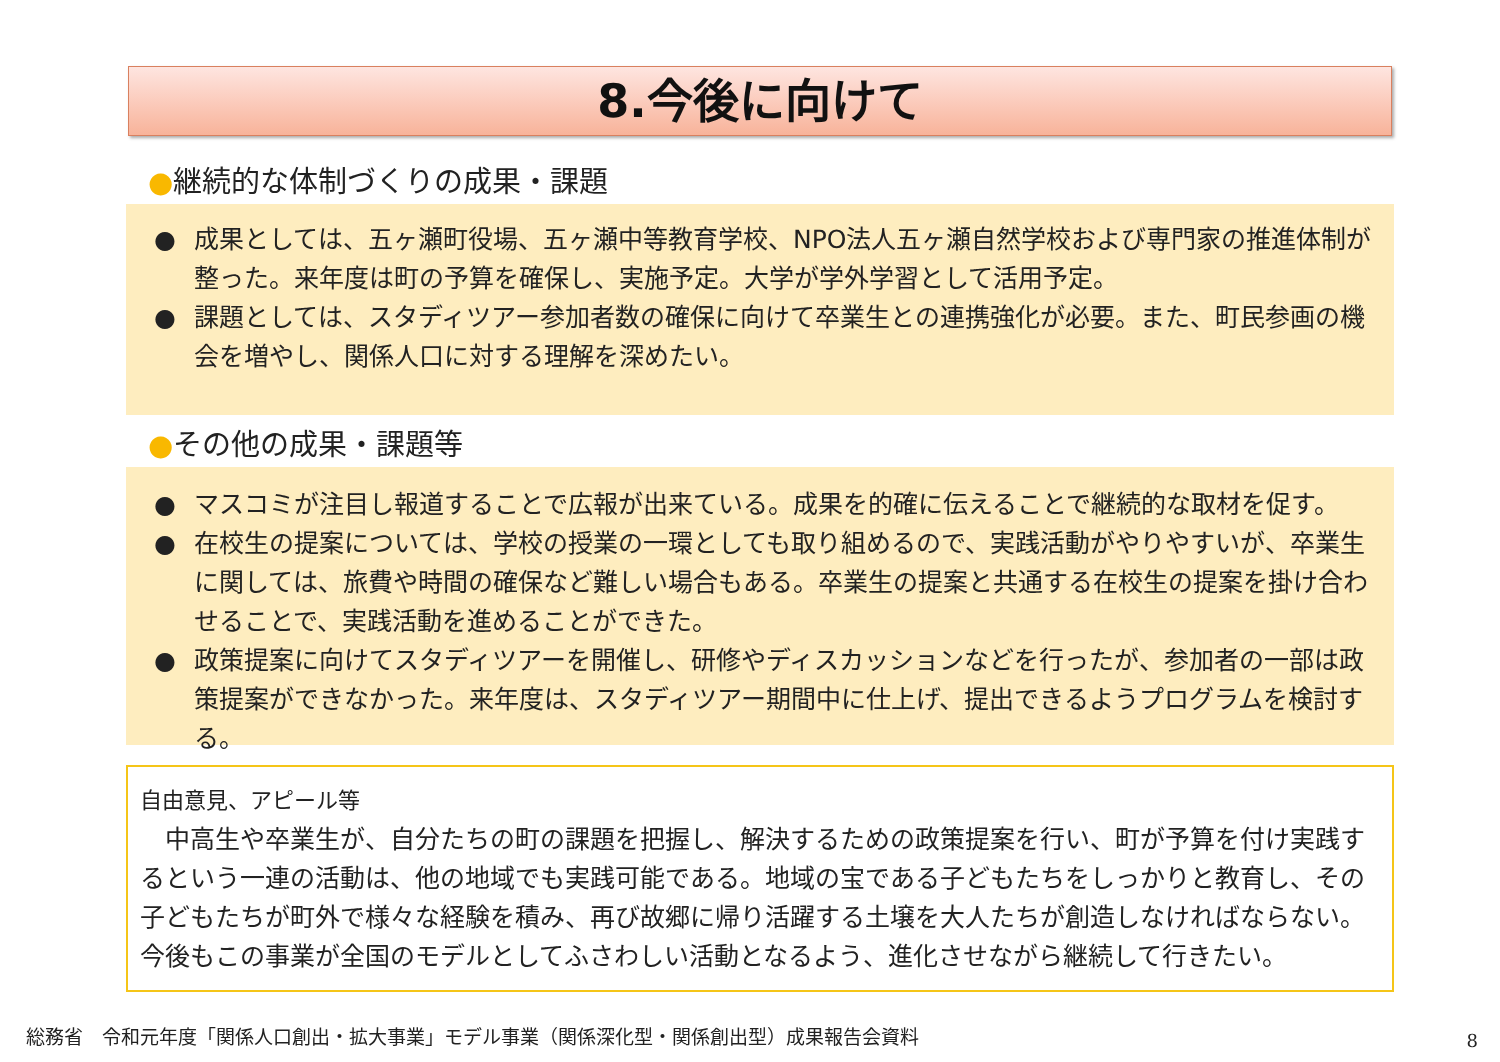8.今後に向けて
●継続的な体制づくりの成果・課題
● 成果としては、五ヶ瀬町役場、五ヶ瀬中等教育学校、NPO法人五ヶ瀬自然学校および専門家の推進体制が整った。来年度は町の予算を確保し、実施予定。大学が学外学習として活用予定。
● 課題としては、スタディツアー参加者数の確保に向けて卒業生との連携強化が必要。また、町民参画の機会を増やし、関係人口に対する理解を深めたい。
●その他の成果・課題等
● マスコミが注目し報道することで広報が出来ている。成果を的確に伝えることで継続的な取材を促す。
● 在校生の提案については、学校の授業の一環としても取り組めるので、実践活動がやりやすいが、卒業生に関しては、旅費や時間の確保など難しい場合もある。卒業生の提案と共通する在校生の提案を掛け合わせることで、実践活動を進めることができた。
● 政策提案に向けてスタディツアーを開催し、研修やディスカッションなどを行ったが、参加者の一部は政策提案ができなかった。来年度は、スタディツアー期間中に仕上げ、提出できるようプログラムを検討する。
自由意見、アピール等
　中高生や卒業生が、自分たちの町の課題を把握し、解決するための政策提案を行い、町が予算を付け実践するという一連の活動は、他の地域でも実践可能である。地域の宝である子どもたちをしっかりと教育し、その子どもたちが町外で様々な経験を積み、再び故郷に帰り活躍する土壌を大人たちが創造しなければならない。今後もこの事業が全国のモデルとしてふさわしい活動となるよう、進化させながら継続して行きたい。
総務省　令和元年度「関係人口創出・拡大事業」モデル事業（関係深化型・関係創出型）成果報告会資料
8